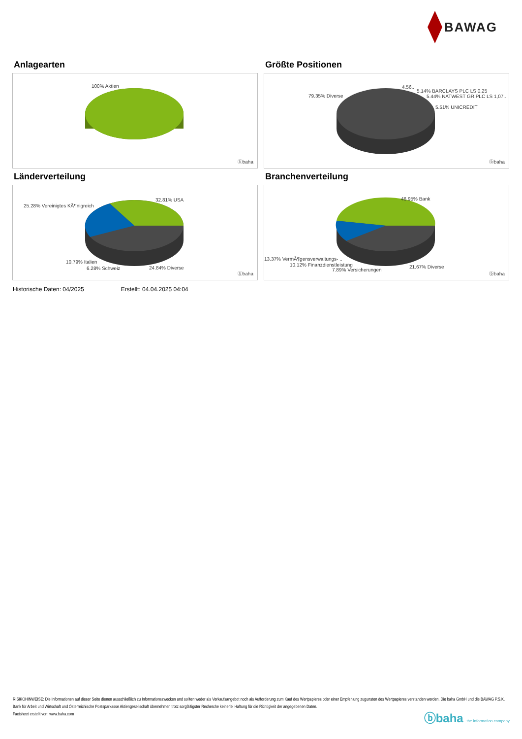BAWAG
Anlagearten
100% Aktien
ⓑbaha
Größte Positionen
79.35% Diverse
4.56..
5.14% BARCLAYS PLC LS 0,25
5.44% NATWEST GR.PLC LS 1,07..
5.51% UNICREDIT
ⓑbaha
Länderverteilung
25.28% Vereinigtes KÃ¶nigreich
32.81% USA
10.79% Italien
6.28% Schweiz 24.84% Diverse
ⓑbaha
Branchenverteilung
46.95% Bank
13.37% VermÃ¶gensverwaltungs- ..
10.12% Finanzdienstleistung
7.89% Versicherungen
21.67% Diverse
ⓑbaha
Historische Daten: 04/2025 Erstellt: 04.04.2025 04:04
RISIKOHINWEISE: Die Informationen auf dieser Seite dienen ausschließlich zu Informationszwecken und sollten weder als Verkaufsangebot noch als Aufforderung zum Kauf des Wertpapieres oder einer Empfehlung zugunsten des Wertpapieres verstanden werden. Die baha GmbH und die BAWAG P.S.K. Bank für Arbeit und Wirtschaft und Österreichische Postsparkasse Aktiengesellschaft übernehmen trotz sorgfältigster Recherche keinerlei Haftung für die Richtigkeit der angegebenen Daten.
Factsheet erstellt von: www.baha.com
ⓑbaha the information company